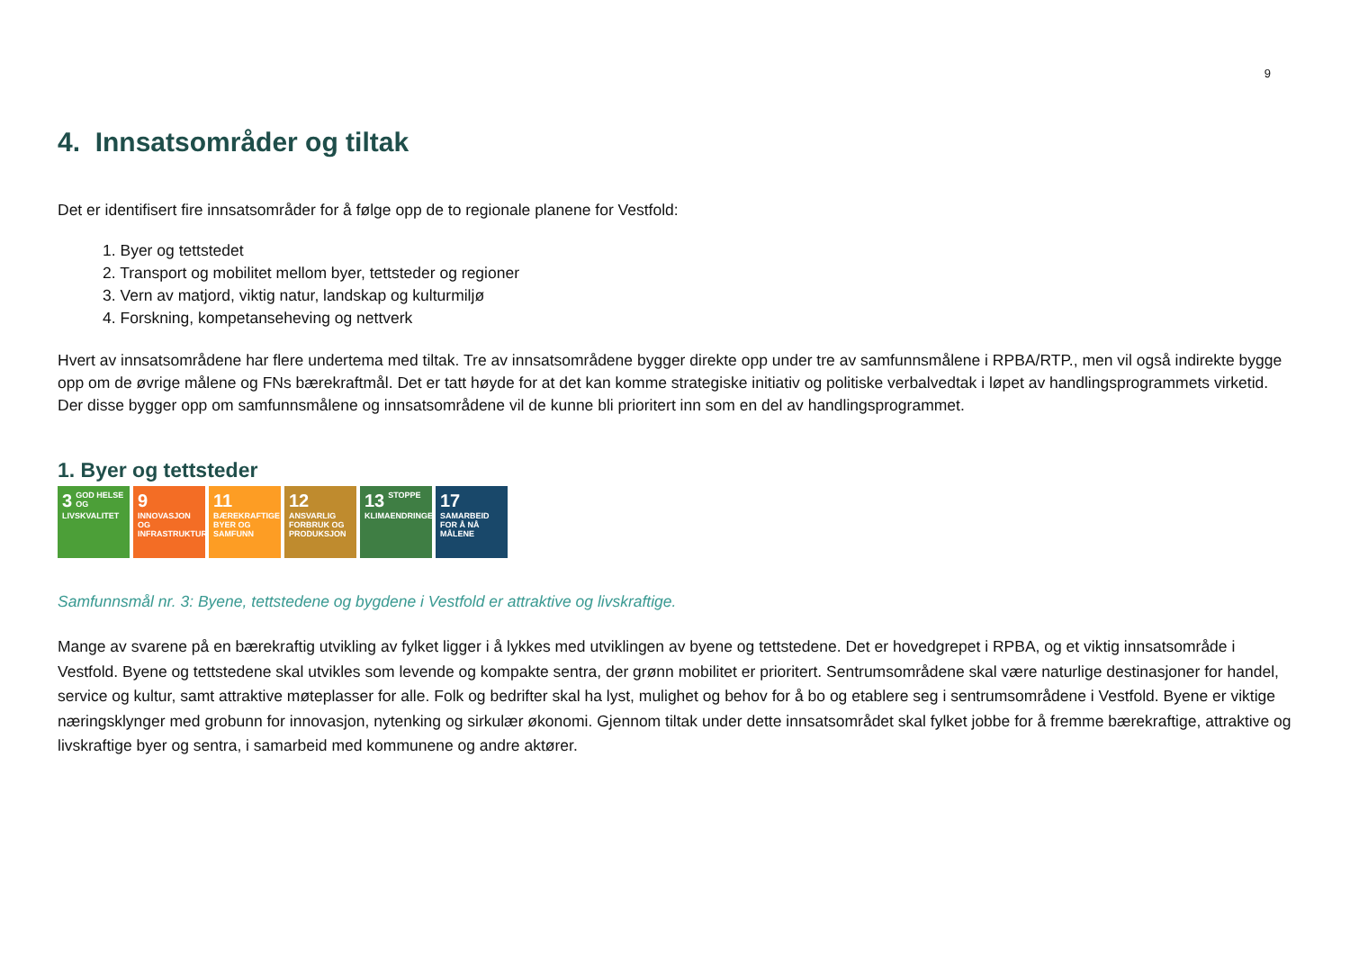9
4. Innsatsområder og tiltak
Det er identifisert fire innsatsområder for å følge opp de to regionale planene for Vestfold:
1. Byer og tettstedet
2. Transport og mobilitet mellom byer, tettsteder og regioner
3. Vern av matjord, viktig natur, landskap og kulturmiljø
4. Forskning, kompetanseheving og nettverk
Hvert av innsatsområdene har flere undertema med tiltak. Tre av innsatsområdene bygger direkte opp under tre av samfunnsmålene i RPBA/RTP., men vil også indirekte bygge opp om de øvrige målene og FNs bærekraftmål. Det er tatt høyde for at det kan komme strategiske initiativ og politiske verbalvedtak i løpet av handlingsprogrammets virketid. Der disse bygger opp om samfunnsmålene og innsatsområdene vil de kunne bli prioritert inn som en del av handlingsprogrammet.
1. Byer og tettsteder
3 GOD HELSE OG LIVSKVALITET
9 INNOVASJON OG INFRASTRUKTUR
11 BÆREKRAFTIGE BYER OG SAMFUNN
12 ANSVARLIG FORBRUK OG PRODUKSJON
13 STOPPE KLIMAENDRINGENE
17 SAMARBEID FOR Å NÅ MÅLENE
Samfunnsmål nr. 3: Byene, tettstedene og bygdene i Vestfold er attraktive og livskraftige.
Mange av svarene på en bærekraftig utvikling av fylket ligger i å lykkes med utviklingen av byene og tettstedene. Det er hovedgrepet i RPBA, og et viktig innsatsområde i Vestfold. Byene og tettstedene skal utvikles som levende og kompakte sentra, der grønn mobilitet er prioritert. Sentrumsområdene skal være naturlige destinasjoner for handel, service og kultur, samt attraktive møteplasser for alle. Folk og bedrifter skal ha lyst, mulighet og behov for å bo og etablere seg i sentrumsområdene i Vestfold. Byene er viktige næringsklynger med grobunn for innovasjon, nytenking og sirkulær økonomi. Gjennom tiltak under dette innsatsområdet skal fylket jobbe for å fremme bærekraftige, attraktive og livskraftige byer og sentra, i samarbeid med kommunene og andre aktører.